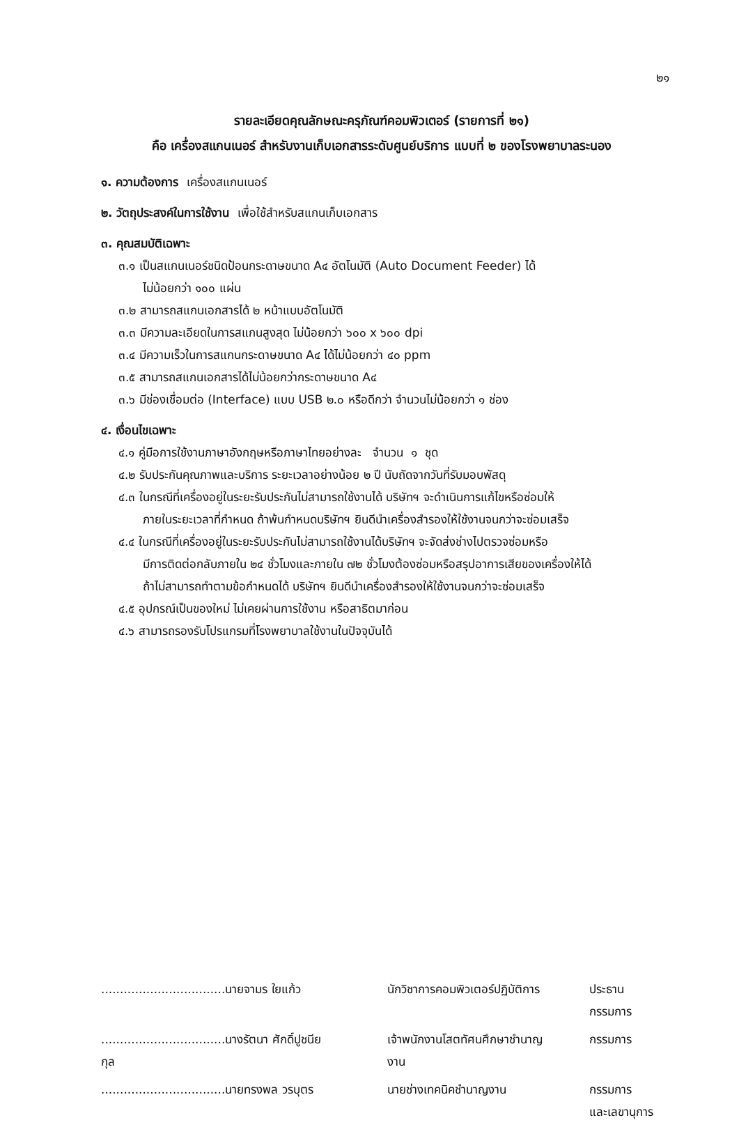๒๑
รายละเอียดคุณลักษณะครุภัณฑ์คอมพิวเตอร์ (รายการที่ ๒๑)
คือ เครื่องสแกนเนอร์ สำหรับงานเก็บเอกสารระดับศูนย์บริการ แบบที่ ๒ ของโรงพยาบาลระนอง
๑. ความต้องการ เครื่องสแกนเนอร์
๒. วัตถุประสงค์ในการใช้งาน เพื่อใช้สำหรับสแกนเก็บเอกสาร
๓. คุณสมบัติเฉพาะ
๓.๑ เป็นสแกนเนอร์ชนิดป้อนกระดาษขนาด A๔ อัตโนมัติ (Auto Document Feeder) ได้
ไม่น้อยกว่า ๑๐๐ แผ่น
๓.๒ สามารถสแกนเอกสารได้ ๒ หน้าแบบอัตโนมัติ
๓.๓ มีความละเอียดในการสแกนสูงสุด ไม่น้อยกว่า ๖๐๐ x ๖๐๐ dpi
๓.๔ มีความเร็วในการสแกนกระดาษขนาด A๔ ได้ไม่น้อยกว่า ๔๐ ppm
๓.๕ สามารถสแกนเอกสารได้ไม่น้อยกว่ากระดาษขนาด A๔
๓.๖ มีช่องเชื่อมต่อ (Interface) แบบ USB ๒.๐ หรือดีกว่า จำนวนไม่น้อยกว่า ๑ ช่อง
๔. เงื่อนไขเฉพาะ
๔.๑ คู่มือการใช้งานภาษาอังกฤษหรือภาษาไทยอย่างละ จำนวน ๑ ชุด
๔.๒ รับประกันคุณภาพและบริการ ระยะเวลาอย่างน้อย ๒ ปี นับถัดจากวันที่รับมอบพัสดุ
๔.๓ ในกรณีที่เครื่องอยู่ในระยะรับประกันไม่สามารถใช้งานได้ บริษัทฯ จะดำเนินการแก้ไขหรือซ่อมให้
ภายในระยะเวลาที่กำหนด ถ้าพ้นกำหนดบริษัทฯ ยินดีนำเครื่องสำรองให้ใช้งานจนกว่าจะซ่อมเสร็จ
๔.๔ ในกรณีที่เครื่องอยู่ในระยะรับประกันไม่สามารถใช้งานได้บริษัทฯ จะจัดส่งช่างไปตรวจซ่อมหรือ
มีการติดต่อกลับภายใน ๒๔ ชั่วโมงและภายใน ๗๒ ชั่วโมงต้องซ่อมหรือสรุปอาการเสียของเครื่องให้ได้
ถ้าไม่สามารถทำตามข้อกำหนดได้ บริษัทฯ ยินดีนำเครื่องสำรองให้ใช้งานจนกว่าจะซ่อมเสร็จ
๔.๕ อุปกรณ์เป็นของใหม่ ไม่เคยผ่านการใช้งาน หรือสาธิตมาก่อน
๔.๖ สามารถรองรับโปรแกรมที่โรงพยาบาลใช้งานในปัจจุบันได้
| .................................นายจามร ใยแก้ว | นักวิชาการคอมพิวเตอร์ปฏิบัติการ | ประธานกรรมการ |
| .................................นางรัตนา ศักดิ์ปูชนียกุล | เจ้าพนักงานโสตทัศนศึกษาชำนาญงาน | กรรมการ |
| .................................นายทรงพล วรบุตร | นายช่างเทคนิคชำนาญงาน | กรรมการ และเลขานุการ |